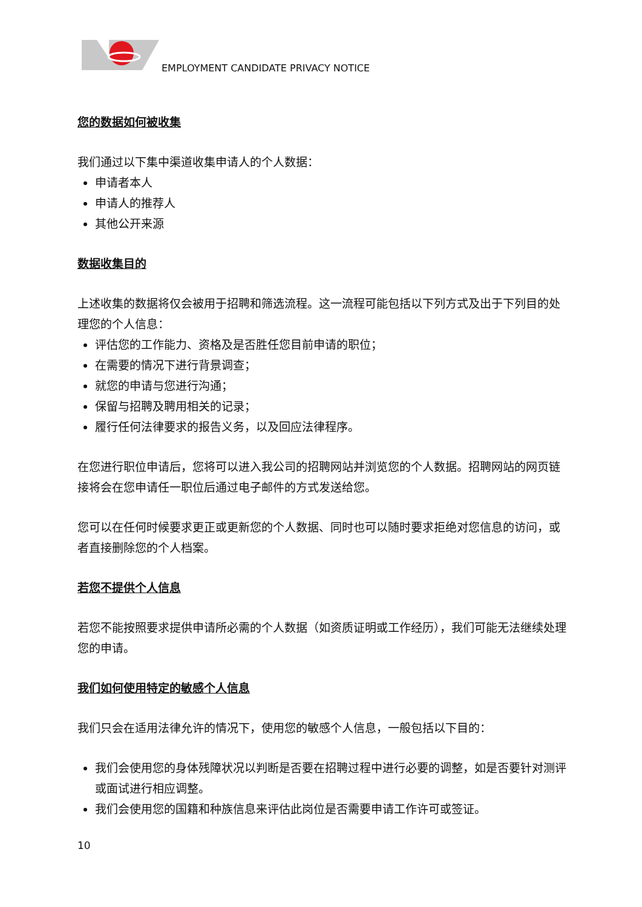EMPLOYMENT CANDIDATE PRIVACY NOTICE
您的数据如何被收集
我们通过以下集中渠道收集申请人的个人数据：
申请者本人
申请人的推荐人
其他公开来源
数据收集目的
上述收集的数据将仅会被用于招聘和筛选流程。这一流程可能包括以下列方式及出于下列目的处理您的个人信息：
评估您的工作能力、资格及是否胜任您目前申请的职位；
在需要的情况下进行背景调查；
就您的申请与您进行沟通；
保留与招聘及聘用相关的记录；
履行任何法律要求的报告义务，以及回应法律程序。
在您进行职位申请后，您将可以进入我公司的招聘网站并浏览您的个人数据。招聘网站的网页链接将会在您申请任一职位后通过电子邮件的方式发送给您。
您可以在任何时候要求更正或更新您的个人数据、同时也可以随时要求拒绝对您信息的访问，或者直接删除您的个人档案。
若您不提供个人信息
若您不能按照要求提供申请所必需的个人数据（如资质证明或工作经历），我们可能无法继续处理您的申请。
我们如何使用特定的敏感个人信息
我们只会在适用法律允许的情况下，使用您的敏感个人信息，一般包括以下目的：
我们会使用您的身体残障状况以判断是否要在招聘过程中进行必要的调整，如是否要针对测评或面试进行相应调整。
我们会使用您的国籍和种族信息来评估此岗位是否需要申请工作许可或签证。
10